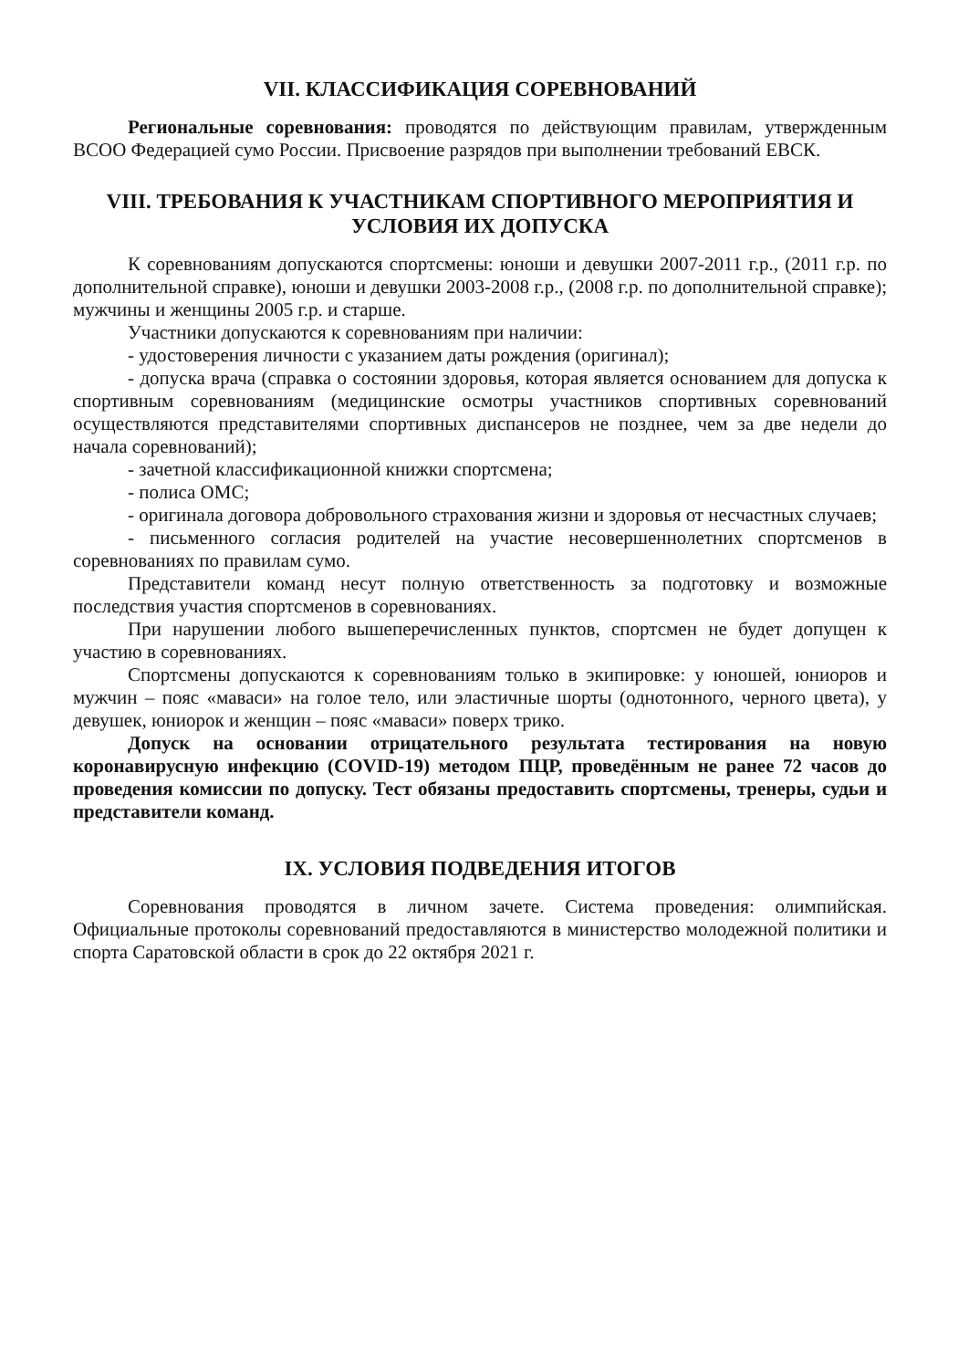VII. КЛАССИФИКАЦИЯ СОРЕВНОВАНИЙ
Региональные соревнования: проводятся по действующим правилам, утвержденным ВСОО Федерацией сумо России. Присвоение разрядов при выполнении требований ЕВСК.
VIII. ТРЕБОВАНИЯ К УЧАСТНИКАМ СПОРТИВНОГО МЕРОПРИЯТИЯ И УСЛОВИЯ ИХ ДОПУСКА
К соревнованиям допускаются спортсмены: юноши и девушки 2007-2011 г.р., (2011 г.р. по дополнительной справке), юноши и девушки 2003-2008 г.р., (2008 г.р. по дополнительной справке); мужчины и женщины 2005 г.р. и старше.
Участники допускаются к соревнованиям при наличии:
- удостоверения личности с указанием даты рождения (оригинал);
- допуска врача (справка о состоянии здоровья, которая является основанием для допуска к спортивным соревнованиям (медицинские осмотры участников спортивных соревнований осуществляются представителями спортивных диспансеров не позднее, чем за две недели до начала соревнований);
- зачетной классификационной книжки спортсмена;
- полиса ОМС;
- оригинала договора добровольного страхования жизни и здоровья от несчастных случаев;
- письменного согласия родителей на участие несовершеннолетних спортсменов в соревнованиях по правилам сумо.
Представители команд несут полную ответственность за подготовку и возможные последствия участия спортсменов в соревнованиях.
При нарушении любого вышеперечисленных пунктов, спортсмен не будет допущен к участию в соревнованиях.
Спортсмены допускаются к соревнованиям только в экипировке: у юношей, юниоров и мужчин – пояс «маваси» на голое тело, или эластичные шорты (однотонного, черного цвета), у девушек, юниорок и женщин – пояс «маваси» поверх трико.
Допуск на основании отрицательного результата тестирования на новую коронавирусную инфекцию (COVID-19) методом ПЦР, проведённым не ранее 72 часов до проведения комиссии по допуску. Тест обязаны предоставить спортсмены, тренеры, судьи и представители команд.
IX. УСЛОВИЯ ПОДВЕДЕНИЯ ИТОГОВ
Соревнования проводятся в личном зачете. Система проведения: олимпийская. Официальные протоколы соревнований предоставляются в министерство молодежной политики и спорта Саратовской области в срок до 22 октября 2021 г.